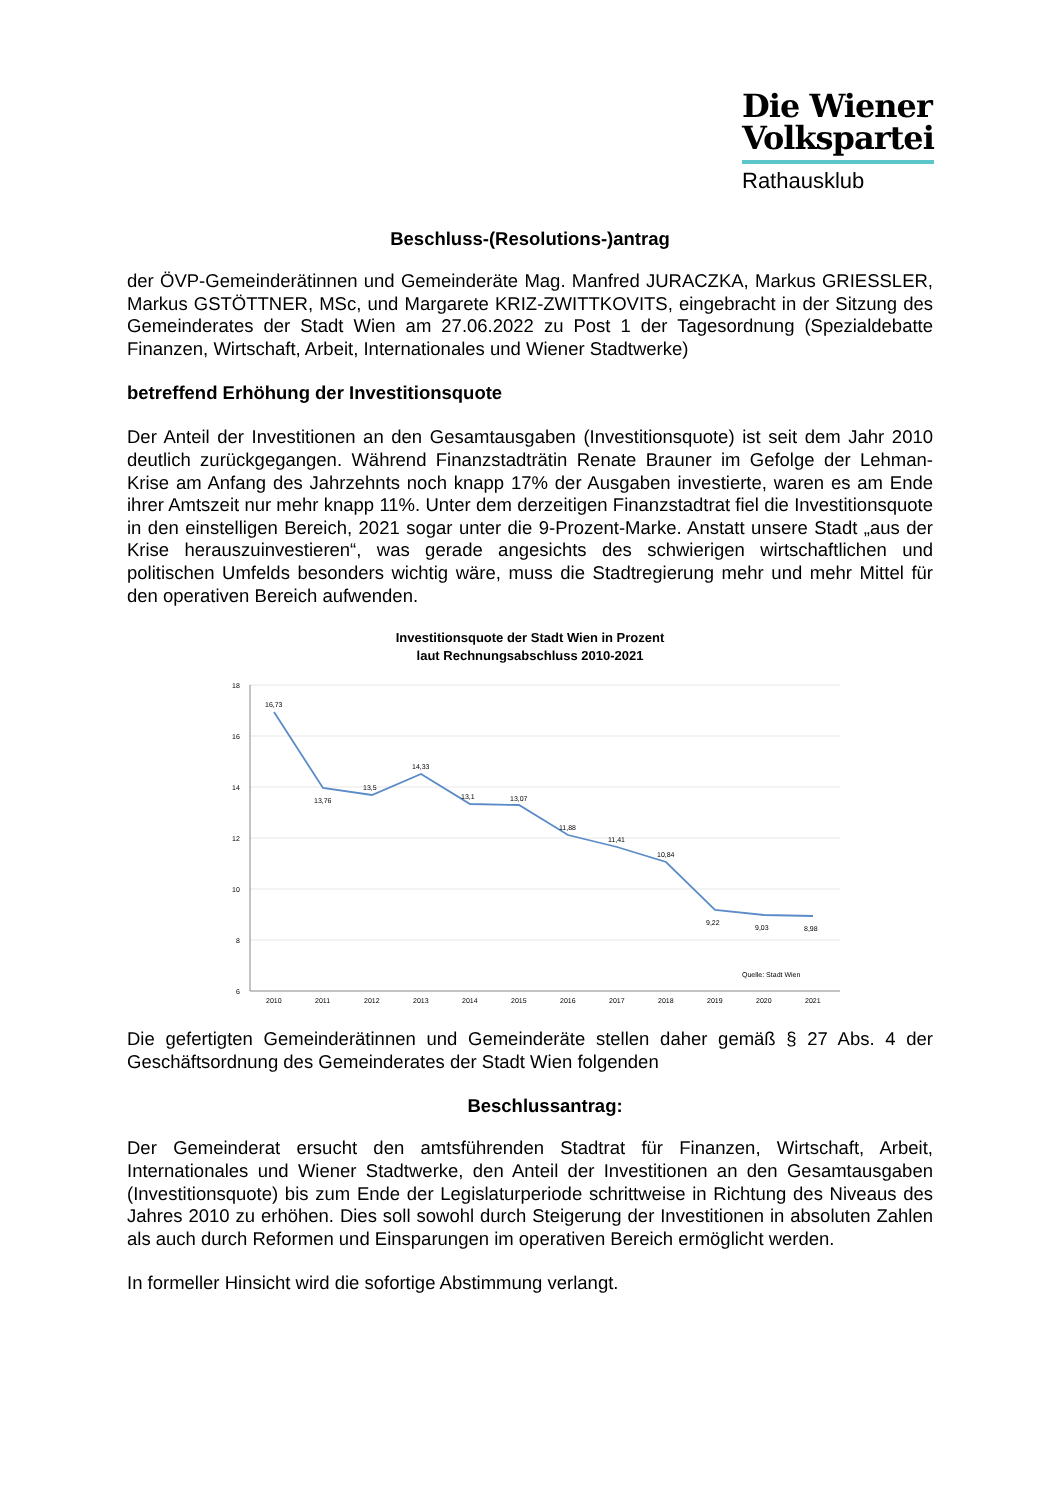Die Wiener
Volkspartei
Rathausklub
Beschluss-(Resolutions-)antrag
der ÖVP-Gemeinderätinnen und Gemeinderäte Mag. Manfred JURACZKA, Markus GRIESSLER, Markus GSTÖTTNER, MSc, und Margarete KRIZ-ZWITTKOVITS, eingebracht in der Sitzung des Gemeinderates der Stadt Wien am 27.06.2022 zu Post 1 der Tagesordnung (Spezialdebatte Finanzen, Wirtschaft, Arbeit, Internationales und Wiener Stadtwerke)
betreffend Erhöhung der Investitionsquote
Der Anteil der Investitionen an den Gesamtausgaben (Investitionsquote) ist seit dem Jahr 2010 deutlich zurückgegangen. Während Finanzstadträtin Renate Brauner im Gefolge der Lehman-Krise am Anfang des Jahrzehnts noch knapp 17% der Ausgaben investierte, waren es am Ende ihrer Amtszeit nur mehr knapp 11%. Unter dem derzeitigen Finanzstadtrat fiel die Investitionsquote in den einstelligen Bereich, 2021 sogar unter die 9-Prozent-Marke. Anstatt unsere Stadt „aus der Krise herauszuinvestieren“, was gerade angesichts des schwierigen wirtschaftlichen und politischen Umfelds besonders wichtig wäre, muss die Stadtregierung mehr und mehr Mittel für den operativen Bereich aufwenden.
Investitionsquote der Stadt Wien in Prozent
laut Rechnungsabschluss 2010-2021
18
16
14
12
10
8
6
16,73
13,76
13,5
14,33
13,1
13,07
11,88
11,41
10,84
9,22
9,03
8,98
Quelle: Stadt Wien
2010
2011
2012
2013
2014
2015
2016
2017
2018
2019
2020
2021
Die gefertigten Gemeinderätinnen und Gemeinderäte stellen daher gemäß § 27 Abs. 4 der Geschäftsordnung des Gemeinderates der Stadt Wien folgenden
Beschlussantrag:
Der Gemeinderat ersucht den amtsführenden Stadtrat für Finanzen, Wirtschaft, Arbeit, Internationales und Wiener Stadtwerke, den Anteil der Investitionen an den Gesamtausgaben (Investitionsquote) bis zum Ende der Legislaturperiode schrittweise in Richtung des Niveaus des Jahres 2010 zu erhöhen. Dies soll sowohl durch Steigerung der Investitionen in absoluten Zahlen als auch durch Reformen und Einsparungen im operativen Bereich ermöglicht werden.
In formeller Hinsicht wird die sofortige Abstimmung verlangt.